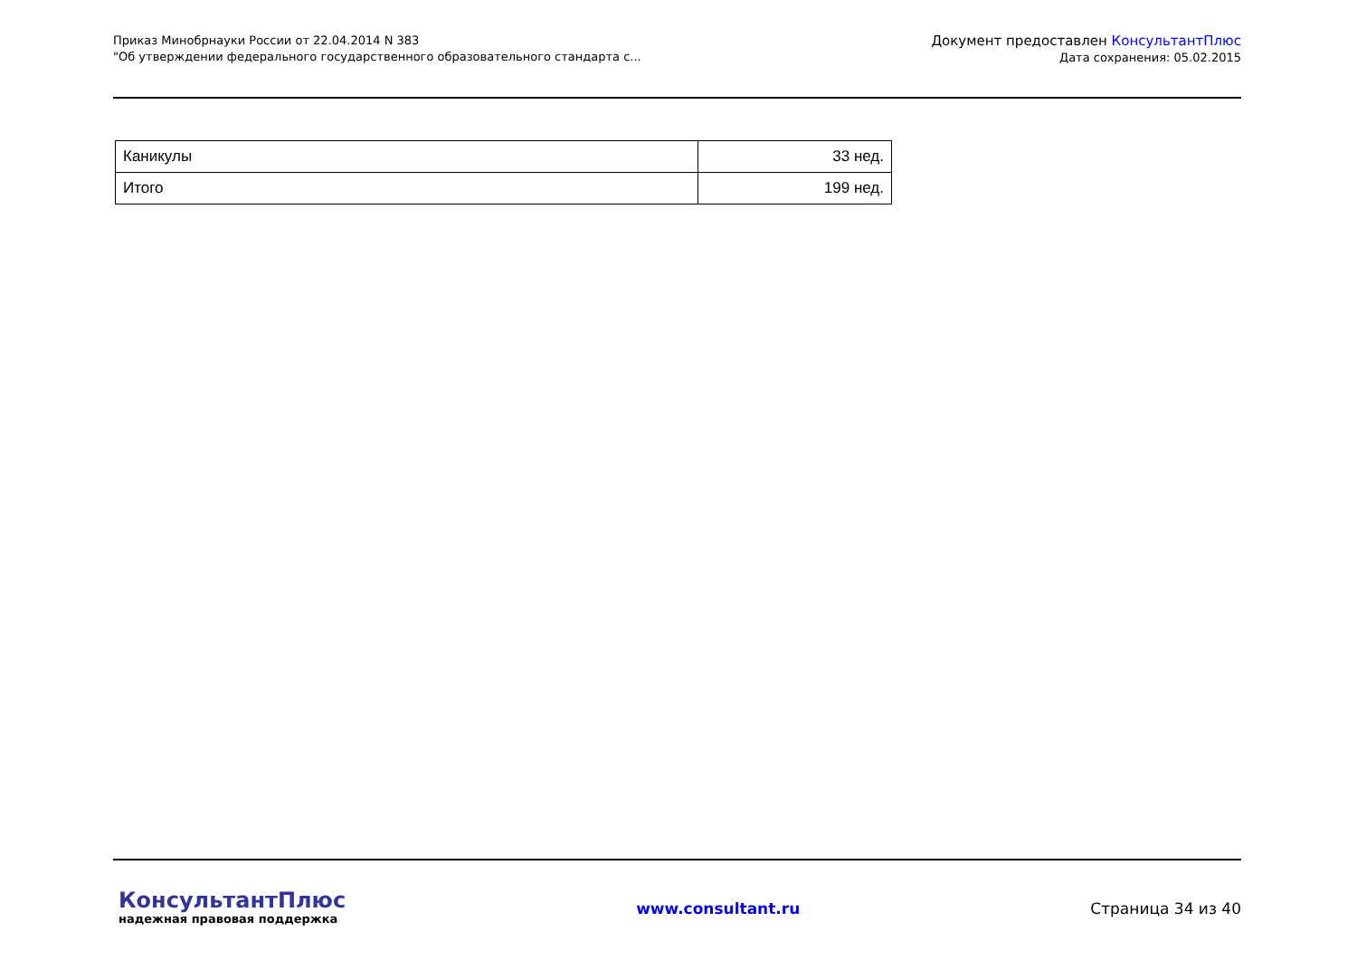Приказ Минобрнауки России от 22.04.2014 N 383
"Об утверждении федерального государственного образовательного стандарта с...
Документ предоставлен КонсультантПлюс
Дата сохранения: 05.02.2015
| Каникулы | 33 нед. |
| Итого | 199 нед. |
КонсультантПлюс
надежная правовая поддержка
www.consultant.ru Страница 34 из 40